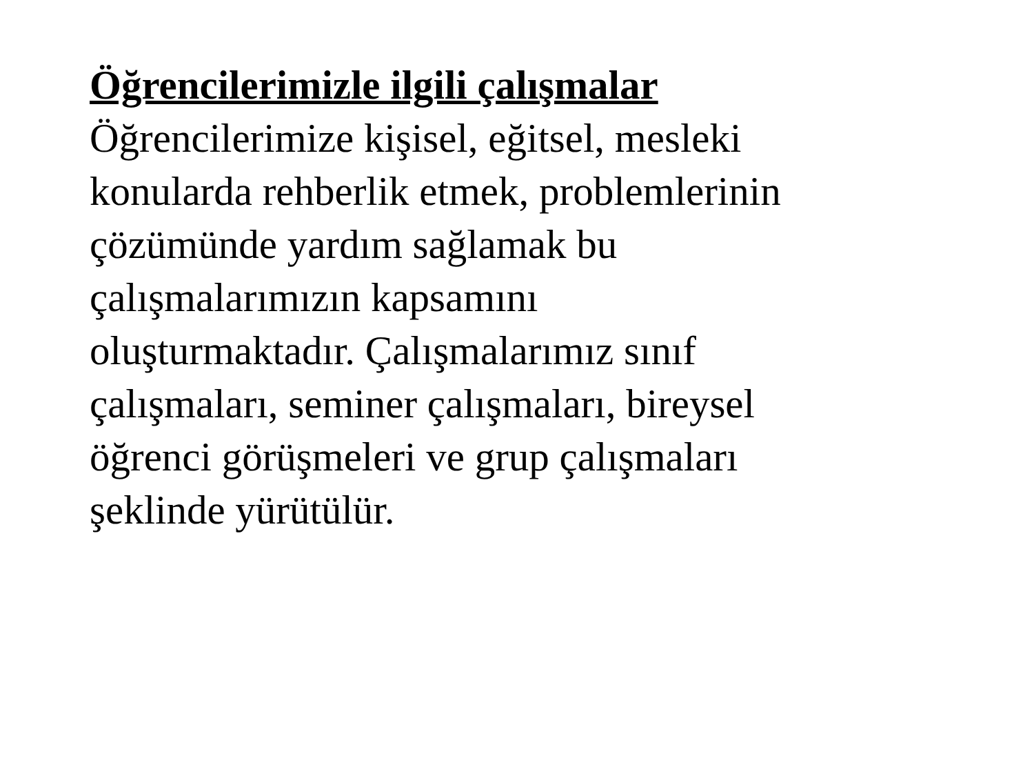Öğrencilerimizle ilgili çalışmalar
Öğrencilerimize kişisel, eğitsel, mesleki
konularda rehberlik etmek, problemlerinin
çözümünde yardım sağlamak bu
çalışmalarımızın kapsamını
oluşturmaktadır. Çalışmalarımız sınıf
çalışmaları, seminer çalışmaları, bireysel
öğrenci görüşmeleri ve grup çalışmaları
şeklinde yürütülür.